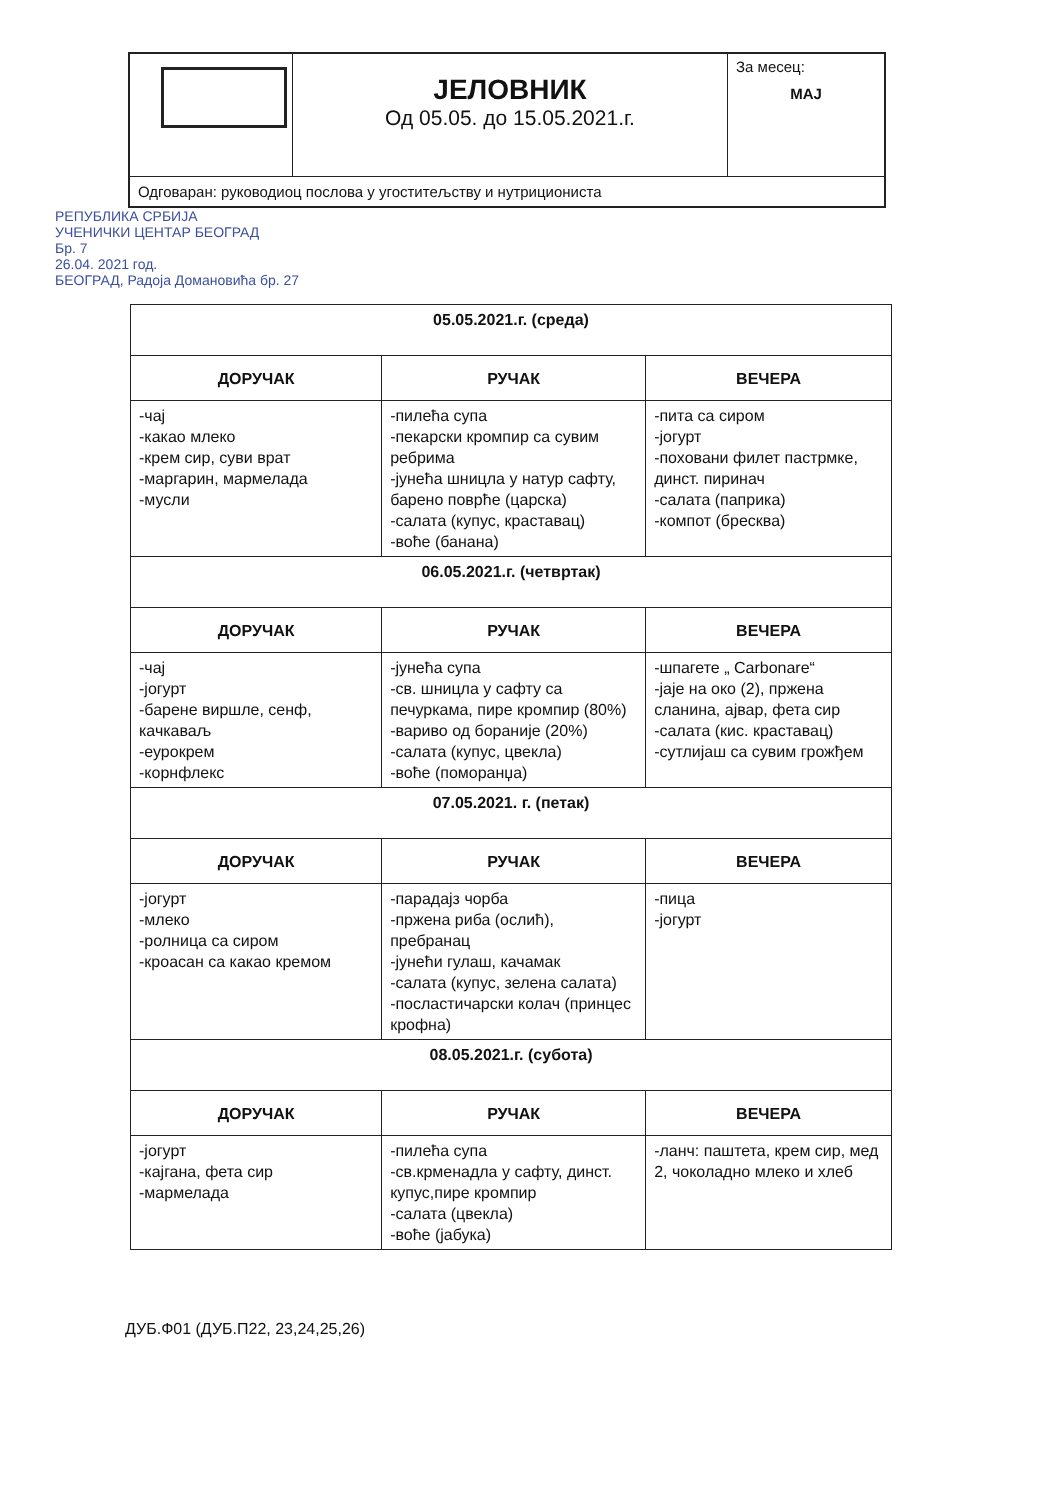| | ЈЕЛОВНИК Од 05.05. до 15.05.2021.г. | За месец: МАЈ |
| Одговаран: руководиоц послова у угоститељству и нутрициониста | | |
РЕПУБЛИКА СРБИЈА
УЧЕНИЧКИ ЦЕНТАР БЕОГРАД
Бр. 7
26.04. 2021 год.
БЕОГРАД, Радоја Домановића бр. 27
| 05.05.2021.г. (среда) | | |
| ДОРУЧАК | РУЧАК | ВЕЧЕРА |
| -чај -какао млеко -крем сир, суви врат -маргарин, мармелада -мусли | -пилећа супа -пекарски кромпир са сувим ребрима -јунећа шницла у натур сафту, барено поврће (царска) -салата (купус, краставац) -воће (банана) | -пита са сиром -јогурт -поховани филет пастрмке, динст. пиринач -салата (паприка) -компот (бресква) |
| 06.05.2021.г. (четвртак) | | |
| ДОРУЧАК | РУЧАК | ВЕЧЕРА |
| -чај -јогурт -барене виршле, сенф, качкаваљ -еурокрем -корнфлекс | -јунећа супа -св. шницла у сафту са печуркама, пире кромпир (80%) -вариво од бораније (20%) -салата (купус, цвекла) -воће (поморанџа) | -шпагете „ Carbonare“ -јаје на око (2), пржена сланина, ајвар, фета сир -салата (кис. краставац) -сутлијаш са сувим грожђем |
| 07.05.2021. г. (петак) | | |
| ДОРУЧАК | РУЧАК | ВЕЧЕРА |
| -јогурт -млеко -ролница са сиром -кроасан са какао кремом | -парадајз чорба -пржена риба (ослић), пребранац -јунећи гулаш, качамак -салата (купус, зелена салата) -посластичарски колач (принцес крофна) | -пица -јогурт |
| 08.05.2021.г. (субота) | | |
| ДОРУЧАК | РУЧАК | ВЕЧЕРА |
| -јогурт -кајгана, фета сир -мармелада | -пилећа супа -св.крменадла у сафту, динст. купус,пире кромпир -салата (цвекла) -воће (јабука) | -ланч: паштета, крем сир, мед 2, чоколадно млеко и хлеб |
ДУБ.Ф01 (ДУБ.П22, 23,24,25,26)